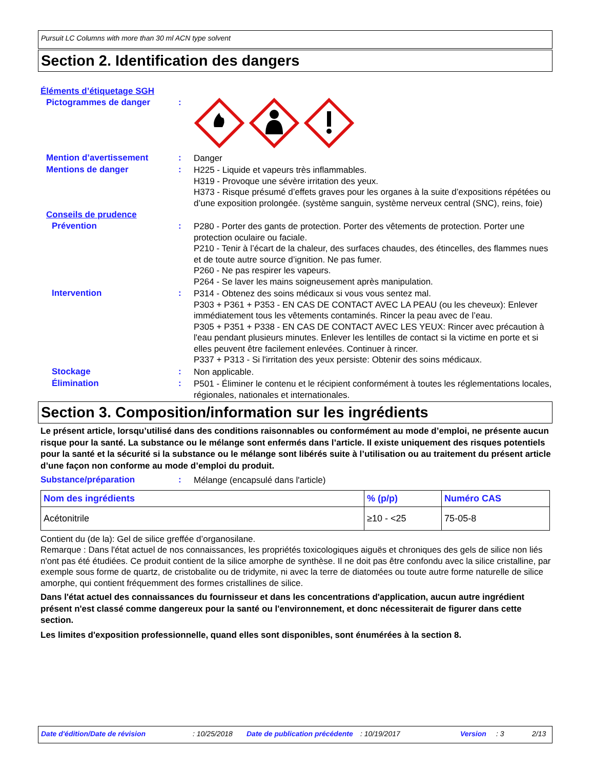Pursuit LC Columns with more than 30 ml ACN type solvent
Section 2. Identification des dangers
Éléments d’étiquetage SGH
Pictogrammes de danger :
Mention d’avertissement :
Danger
Mentions de danger :
H225 - Liquide et vapeurs très inflammables.
H319 - Provoque une sévère irritation des yeux.
H373 - Risque présumé d’effets graves pour les organes à la suite d’expositions répétées ou d’une exposition prolongée. (système sanguin, système nerveux central (SNC), reins, foie)
Conseils de prudence
Prévention :
P280 - Porter des gants de protection. Porter des vêtements de protection. Porter une protection oculaire ou faciale.
P210 - Tenir à l’écart de la chaleur, des surfaces chaudes, des étincelles, des flammes nues et de toute autre source d’ignition. Ne pas fumer.
P260 - Ne pas respirer les vapeurs.
P264 - Se laver les mains soigneusement après manipulation.
Intervention :
P314 - Obtenez des soins médicaux si vous vous sentez mal.
P303 + P361 + P353 - EN CAS DE CONTACT AVEC LA PEAU (ou les cheveux): Enlever immédiatement tous les vêtements contaminés. Rincer la peau avec de l’eau.
P305 + P351 + P338 - EN CAS DE CONTACT AVEC LES YEUX: Rincer avec précaution à l'eau pendant plusieurs minutes. Enlever les lentilles de contact si la victime en porte et si elles peuvent être facilement enlevées. Continuer à rincer.
P337 + P313 - Si l'irritation des yeux persiste: Obtenir des soins médicaux.
Stockage :
Non applicable.
Élimination :
P501 - Éliminer le contenu et le récipient conformément à toutes les réglementations locales, régionales, nationales et internationales.
Section 3. Composition/information sur les ingrédients
Le présent article, lorsqu’utilisé dans des conditions raisonnables ou conformément au mode d’emploi, ne présente aucun risque pour la santé. La substance ou le mélange sont enfermés dans l’article. Il existe uniquement des risques potentiels pour la santé et la sécurité si la substance ou le mélange sont libérés suite à l’utilisation ou au traitement du présent article d’une façon non conforme au mode d’emploi du produit.
Substance/préparation :
Mélange (encapsulé dans l'article)
| Nom des ingrédients | % (p/p) | Numéro CAS |
| --- | --- | --- |
| Acétonitrile | ≥10 - <25 | 75-05-8 |
Contient du (de la): Gel de silice greffée d’organosilane.
Remarque : Dans l'état actuel de nos connaissances, les propriétés toxicologiques aiguës et chroniques des gels de silice non liés n'ont pas été étudiées. Ce produit contient de la silice amorphe de synthèse. Il ne doit pas être confondu avec la silice cristalline, par exemple sous forme de quartz, de cristobalite ou de tridymite, ni avec la terre de diatomées ou toute autre forme naturelle de silice amorphe, qui contient fréquemment des formes cristallines de silice.
Dans l'état actuel des connaissances du fournisseur et dans les concentrations d'application, aucun autre ingrédient présent n'est classé comme dangereux pour la santé ou l'environnement, et donc nécessiterait de figurer dans cette section.
Les limites d'exposition professionnelle, quand elles sont disponibles, sont énumérées à la section 8.
Date d'édition/Date de révision: 10/25/2018 Date de publication précédente: 10/19/2017 Version: 3 2/13